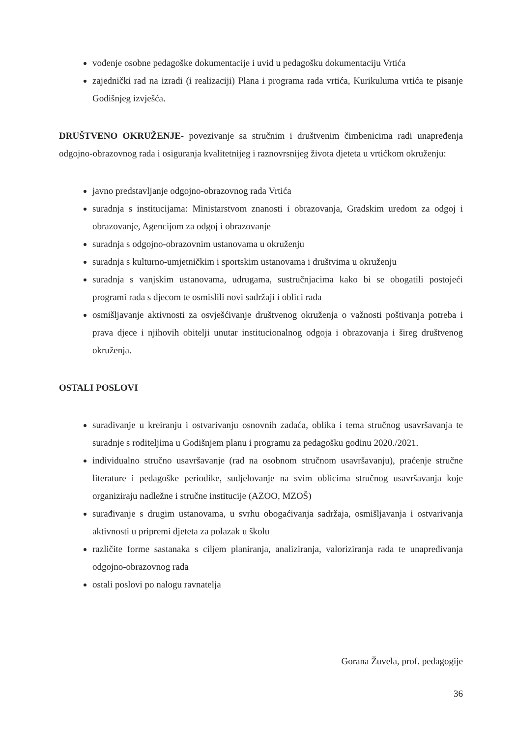vođenje osobne pedagoške dokumentacije i uvid u pedagošku dokumentaciju Vrtića
zajednički rad na izradi (i realizaciji) Plana i programa rada vrtića, Kurikuluma vrtića te pisanje Godišnjeg izvješća.
DRUŠTVENO OKRUŽENJE- povezivanje sa stručnim i društvenim čimbenicima radi unapređenja odgojno-obrazovnog rada i osiguranja kvalitetnijeg i raznovrsnijeg života djeteta u vrtićkom okruženju:
javno predstavljanje odgojno-obrazovnog rada Vrtića
suradnja s institucijama: Ministarstvom znanosti i obrazovanja, Gradskim uredom za odgoj i obrazovanje, Agencijom za odgoj i obrazovanje
suradnja s odgojno-obrazovnim ustanovama u okruženju
suradnja s kulturno-umjetničkim i sportskim ustanovama i društvima u okruženju
suradnja s vanjskim ustanovama, udrugama, sustručnjacima kako bi se obogatili postojeći programi rada s djecom te osmislili novi sadržaji i oblici rada
osmišljavanje aktivnosti za osvješćivanje društvenog okruženja o važnosti poštivanja potreba i prava djece i njihovih obitelji unutar institucionalnog odgoja i obrazovanja i šireg društvenog okruženja.
OSTALI POSLOVI
surađivanje u kreiranju i ostvarivanju osnovnih zadaća, oblika i tema stručnog usavršavanja te suradnje s roditeljima u Godišnjem planu i programu za pedagošku godinu 2020./2021.
individualno stručno usavršavanje (rad na osobnom stručnom usavršavanju), praćenje stručne literature i pedagoške periodike, sudjelovanje na svim oblicima stručnog usavršavanja koje organiziraju nadležne i stručne institucije (AZOO, MZOŠ)
surađivanje s drugim ustanovama, u svrhu obogaćivanja sadržaja, osmišljavanja i ostvarivanja aktivnosti u pripremi djeteta za polazak u školu
različite forme sastanaka s ciljem planiranja, analiziranja, valoriziranja rada te unapređivanja odgojno-obrazovnog rada
ostali poslovi po nalogu ravnatelja
Gorana Žuvela, prof. pedagogije
36